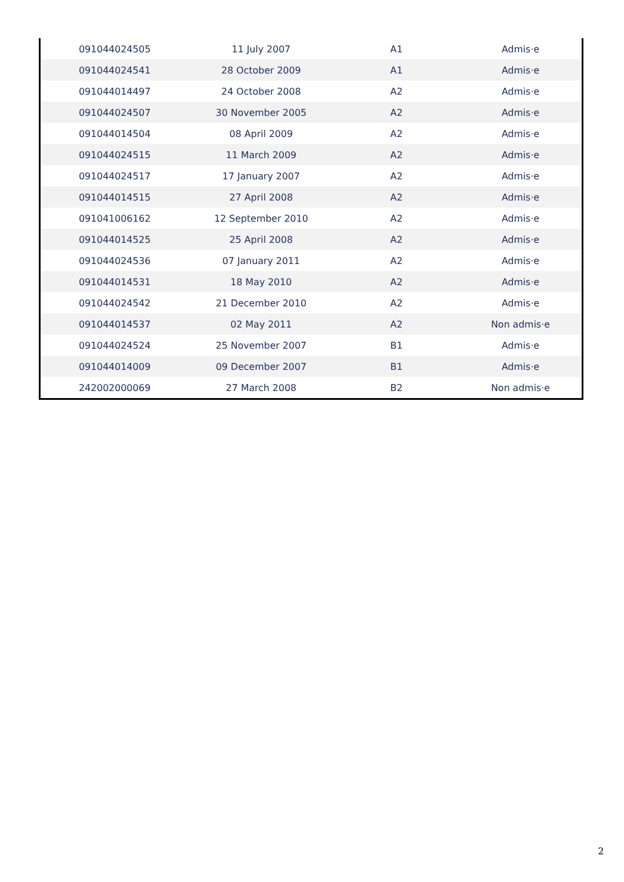| 091044024505 | 11 July 2007 | A1 | Admis·e |
| 091044024541 | 28 October 2009 | A1 | Admis·e |
| 091044014497 | 24 October 2008 | A2 | Admis·e |
| 091044024507 | 30 November 2005 | A2 | Admis·e |
| 091044014504 | 08 April 2009 | A2 | Admis·e |
| 091044024515 | 11 March 2009 | A2 | Admis·e |
| 091044024517 | 17 January 2007 | A2 | Admis·e |
| 091044014515 | 27 April 2008 | A2 | Admis·e |
| 091041006162 | 12 September 2010 | A2 | Admis·e |
| 091044014525 | 25 April 2008 | A2 | Admis·e |
| 091044024536 | 07 January 2011 | A2 | Admis·e |
| 091044014531 | 18 May 2010 | A2 | Admis·e |
| 091044024542 | 21 December 2010 | A2 | Admis·e |
| 091044014537 | 02 May 2011 | A2 | Non admis·e |
| 091044024524 | 25 November 2007 | B1 | Admis·e |
| 091044014009 | 09 December 2007 | B1 | Admis·e |
| 242002000069 | 27 March 2008 | B2 | Non admis·e |
2